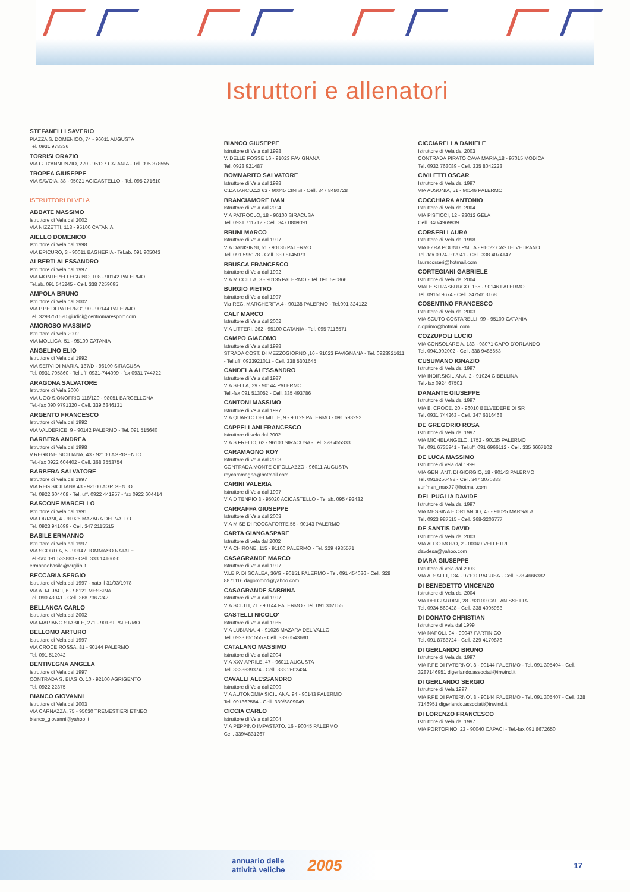Istruttori e allenatori
STEFANELLI SAVERIO
PIAZZA S. DOMENICO, 74 - 96011 AUGUSTA
Tel. 0931 978336
TORRISI ORAZIO
VIA G. D'ANNUNZIO, 220 - 95127 CATANIA - Tel. 095 378555
TROPEA GIUSEPPE
VIA SAVOIA, 38 - 95021 ACICASTELLO - Tel. 095 271610
ISTRUTTORI DI VELA
ABBATE MASSIMO
Istruttore di Vela dal 2002
VIA NIZZETTI, 118 - 95100 CATANIA
AIELLO DOMENICO
Istruttore di Vela dal 1998
VIA EPICURO, 3 - 90011 BAGHERIA - Tel.ab. 091 905043
ALBERTI ALESSANDRO
Istruttore di Vela dal 1997
VIA MONTEPELLEGRINO, 108 - 90142 PALERMO
Tel.ab. 091 545245 - Cell. 338 7259095
AMPOLA BRUNO
Istruttore di Vela dal 2002
VIA P.PE DI PATERNO', 90 - 90144 PALERMO
Tel. 3298251620 giudici@centromaresport.com
AMOROSO MASSIMO
Istruttore di Vela 2002
VIA MOLLICA, 51 - 95100 CATANIA
ANGELINO ELIO
Istruttore di Vela dal 1992
VIA SERVI DI MARIA, 137/D - 96100 SIRACUSA
Tel. 0931 705860 - Tel.uff. 0931-744009 - fax 0931 744722
ARAGONA SALVATORE
Istruttore di Vela 2000
VIA UGO S.ONOFRIO 118/120 - 98051 BARCELLONA
Tel.-fax 090 9791320 - Cell. 339.6346131
ARGENTO FRANCESCO
Istruttore di Vela dal 1992
VIA VALDERICE, 9 - 90142 PALERMO - Tel. 091 515640
BARBERA ANDREA
Istruttore di Vela dal 1998
V.REGIONE SICILIANA, 43 - 92100 AGRIGENTO
Tel.-fax 0922 604402 - Cell. 368 3553754
BARBERA SALVATORE
Istruttore di Vela dal 1997
VIA REG.SICILIANA 43 - 92100 AGRIGENTO
Tel. 0922 604408 - Tel. uff. 0922 441957 - fax 0922 604414
BASCONE MARCELLO
Istruttore di Vela dal 1991
VIA ORIANI, 4 - 91026 MAZARA DEL VALLO
Tel. 0923 941699 - Cell. 347 2115515
BASILE ERMANNO
Istruttore di Vela dal 1997
VIA SCORDIA, 5 - 90147 TOMMASO NATALE
Tel.-fax 091 532883 - Cell. 333 1416650
ermannobasile@virgilio.it
BECCARIA SERGIO
Istruttore di Vela dal 1997 - nato il 31/03/1978
VIA A. M. JACI, 6 - 98121 MESSINA
Tel. 090 43041 - Cell. 368 7367242
BELLANCA CARLO
Istruttore di Vela dal 2002
VIA MARIANO STABILE, 271 - 90139 PALERMO
BELLOMO ARTURO
Istruttore di Vela dal 1997
VIA CROCE ROSSA, 81 - 90144 PALERMO
Tel. 091 512042
BENTIVEGNA ANGELA
Istruttore di Vela dal 1997
CONTRADA S. BIAGIO, 10 - 92100 AGRIGENTO
Tel. 0922 22375
BIANCO GIOVANNI
Istruttore di Vela dal 2003
VIA CARNAZZA, 75 - 95030 TREMESTIERI ETNEO
bianco_giovanni@yahoo.it
BIANCO GIUSEPPE
Istruttore di Vela dal 1998
V. DELLE FOSSE 16 - 91023 FAVIGNANA
Tel. 0923 921487
BOMMARITO SALVATORE
Istruttore di Vela dal 1998
C.DA IARCUZZI 63 - 90045 CINISI - Cell. 347 8480728
BRANCIAMORE IVAN
Istruttore di Vela dal 2004
VIA PATROCLO, 18 - 96100 SIRACUSA
Tel. 0931 711712 - Cell. 347 0809091
BRUNI MARCO
Istruttore di Vela dal 1997
VIA DANISINNI, 51 - 90136 PALERMO
Tel. 091 595178 - Cell. 339 8145073
BRUSCA FRANCESCO
Istruttore di Vela dal 1992
VIA MICCILLA, 3 - 90135 PALERMO - Tel. 091 590866
BURGIO PIETRO
Istruttore di Vela dal 1997
Via REG. MARGHERITA,4 - 90138 PALERMO - Tel.091 324122
CALI' MARCO
Istruttore di Vela dal 2002
VIA LITTERI, 262 - 95100 CATANIA - Tel. 095 7116571
CAMPO GIACOMO
Istruttore di Vela dal 1998
STRADA COST. DI MEZZOGIORNO ,16 - 91023 FAVIGNANA - Tel. 0923921611 - Tel.uff. 0923921011 - Cell. 338 5301645
CANDELA ALESSANDRO
Istruttore di Vela dal 1987
VIA SELLA, 29 - 90144 PALERMO
Tel.-fax 091 513052 - Cell. 335 493786
CANTONI MASSIMO
Istruttore di Vela dal 1997
VIA QUARTO DEI MILLE, 9 - 90129 PALERMO - 091 593292
CAPPELLANI FRANCESCO
Istruttore di vela dal 2002
VIA S.FRELIO, 62 - 96100 SIRACUSA - Tel. 328 455333
CARAMAGNO ROY
Istruttore di Vela dal 2003
CONTRADA MONTE CIPOLLAZZO - 96011 AUGUSTA
roycaramagno@hotmail.com
CARINI VALERIA
Istruttore di Vela dal 1997
VIA D TENPIO 3 - 95020 ACICASTELLO - Tel.ab. 095 492432
CARRAFFA GIUSEPPE
Istruttore di Vela dal 2003
VIA M.SE DI ROCCAFORTE,55 - 90143 PALERMO
CARTA GIANGASPARE
Istruttore di vela dal 2002
VIA CHIRONE, 115 - 91100 PALERMO - Tel. 329 4935571
CASAGRANDE MARCO
Istruttore di Vela dal 1997
V.LE P. DI SCALEA, 36/G - 90151 PALERMO - Tel. 091 454036 - Cell. 328 8871116 dagommcd@yahoo.com
CASAGRANDE SABRINA
Istruttore di Vela dal 1997
VIA SCIUTI, 71 - 90144 PALERMO - Tel. 091 302155
CASTELLI NICOLO'
Istruttore di Vela dal 1985
VIA LUBIANA, 4 - 91026 MAZARA DEL VALLO
Tel. 0923 651555 - Cell. 339 6543680
CATALANO MASSIMO
Istruttore di Vela dal 2004
VIA XXV APRILE, 47 - 96011 AUGUSTA
Tel. 3333639374 - Cell. 333 2602434
CAVALLI ALESSANDRO
Istruttore di Vela dal 2000
VIA AUTONOMIA SICILIANA, 94 - 90143 PALERMO
Tel. 091362584 - Cell. 339/6809049
CICCIA CARLO
Istruttore di Vela dal 2004
VIA PEPPINO IMPASTATO, 16 - 90045 PALERMO
Cell. 339/4831267
CICCIARELLA DANIELE
Istruttore di Vela dal 2003
CONTRADA PIRATO CAVA MARIA,18 - 97015 MODICA
Tel. 0932 763089 - Cell. 335 8042223
CIVILETTI OSCAR
Istruttore di Vela dal 1997
VIA AUSONIA, 51 - 90146 PALERMO
COCCHIARA ANTONIO
Istruttore di Vela dal 2004
VIA PISTICCI, 12 - 93012 GELA
Cell. 340/4969939
CORSERI LAURA
Istruttore di Vela dal 1998
VIA EZRA POUND PAL. A - 91022 CASTELVETRANO
Tel.-fax 0924-902941 - Cell. 338 4074147
lauracorseri@hotmail.com
CORTEGIANI GABRIELE
Istruttore di Vela dal 2004
VIALE STRASBURGO, 135 - 90146 PALERMO
Tel. 091519674 - Cell. 3475013168
COSENTINO FRANCESCO
Istruttore di Vela dal 2003
VIA SCUTO COSTARELLI, 99 - 95100 CATANIA
cioprimo@hotmail.com
COZZUPOLI LUCIO
VIA CONSOLARE A, 183 - 98071 CAPO D'ORLANDO
Tel. 0941902002 - Cell. 338 9485653
CUSUMANO IGNAZIO
Istruttore di Vela dal 1997
VIA INDIP.SICILIANA, 2 - 91024 GIBELLINA
Tel.-fax 0924 67503
DAMANTE GIUSEPPE
Istruttore di Vela dal 1997
VIA B. CROCE, 20 - 96010 BELVEDERE DI SR
Tel. 0931 744263 - Cell. 347 6316468
DE GREGORIO ROSA
Istruttore di Vela dal 1997
VIA MICHELANGELO, 1752 - 90135 PALERMO
Tel. 091 6735941 - Tel.uff. 091 6966112 - Cell. 335 6667102
DE LUCA MASSIMO
Istruttore di vela dal 1999
VIA GEN. ANT. DI GIORGIO, 18 - 90143 PALERMO
Tel. 0916256498 - Cell. 347 3070883
surfman_max77@hotmail.com
DEL PUGLIA DAVIDE
Istruttore di Vela dal 1997
VIA MESSINA E ORLANDO, 45 - 91025 MARSALA
Tel. 0923 987515 - Cell. 368-3206777
DE SANTIS DAVID
Istruttore di Vela dal 2003
VIA ALDO MORO, 2 - 00049 VELLETRI
davdesa@yahoo.com
DIARA GIUSEPPE
Istruttore di vela dal 2003
VIA A. SAFFI, 134 - 97100 RAGUSA - Cell. 328 4666382
DI BENEDETTO VINCENZO
Istruttore di Vela dal 2004
VIA DEI GIARDINI, 28 - 93100 CALTANISSETTA
Tel. 0934 569428 - Cell. 338 4005983
DI DONATO CHRISTIAN
Istruttore di vela dal 1999
VIA NAPOLI, 94 - 90047 PARTINICO
Tel. 091 8783724 - Cell. 329 4170878
DI GERLANDO BRUNO
Istruttore di Vela dal 1997
VIA P.PE DI PATERNO', 8 - 90144 PALERMO - Tel. 091 305404 - Cell. 3287146951 digerlando.associati@inwind.it
DI GERLANDO SERGIO
Istruttore di Vela 1997
VIA P.PE DI PATERNO', 8 - 90144 PALERMO - Tel. 091 305407 - Cell. 328 7146951 digerlando.associati@inwind.it
DI LORENZO FRANCESCO
Istruttore di Vela dal 1997
VIA PORTOFINO, 23 - 90040 CAPACI - Tel.-fax 091 8672650
annuario delle attività veliche 2005 17